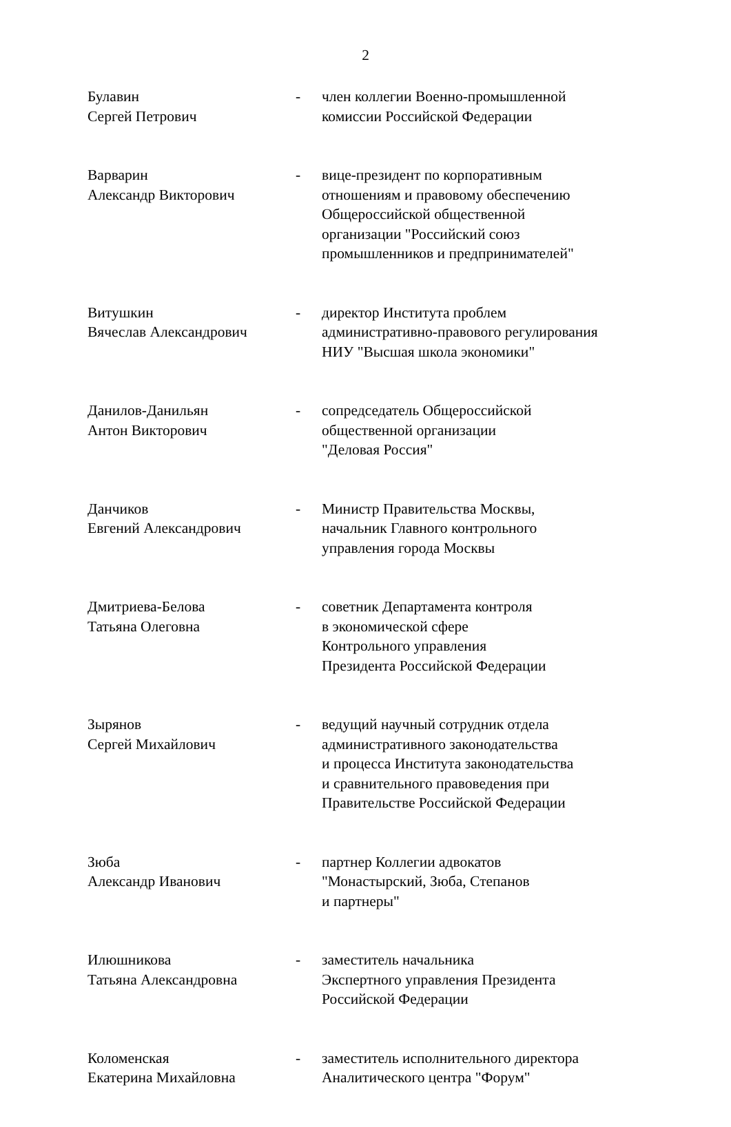2
| Булавин Сергей Петрович | - | член коллегии Военно-промышленной комиссии Российской Федерации |
| Варварин Александр Викторович | - | вице-президент по корпоративным отношениям и правовому обеспечению Общероссийской общественной организации "Российский союз промышленников и предпринимателей" |
| Витушкин Вячеслав Александрович | - | директор Института проблем административно-правового регулирования НИУ "Высшая школа экономики" |
| Данилов-Данильян Антон Викторович | - | сопредседатель Общероссийской общественной организации "Деловая Россия" |
| Данчиков Евгений Александрович | - | Министр Правительства Москвы, начальник Главного контрольного управления города Москвы |
| Дмитриева-Белова Татьяна Олеговна | - | советник Департамента контроля в экономической сфере Контрольного управления Президента Российской Федерации |
| Зырянов Сергей Михайлович | - | ведущий научный сотрудник отдела административного законодательства и процесса Института законодательства и сравнительного правоведения при Правительстве Российской Федерации |
| Зюба Александр Иванович | - | партнер Коллегии адвокатов "Монастырский, Зюба, Степанов и партнеры" |
| Илюшникова Татьяна Александровна | - | заместитель начальника Экспертного управления Президента Российской Федерации |
| Коломенская Екатерина Михайловна | - | заместитель исполнительного директора Аналитического центра "Форум" |